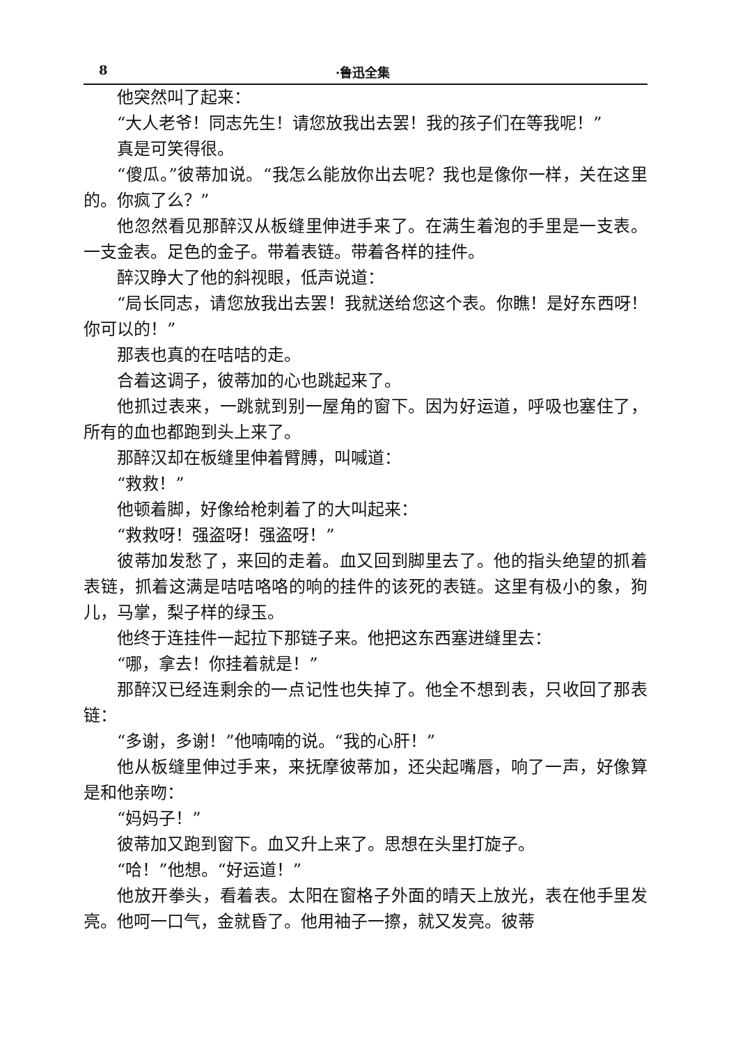8 ·鲁迅全集
他突然叫了起来：
“大人老爷！同志先生！请您放我出去罢！我的孩子们在等我呢！”
真是可笑得很。
“傻瓜。”彼蒂加说。“我怎么能放你出去呢？我也是像你一样，关在这里的。你疯了么？”
他忽然看见那醉汉从板缝里伸进手来了。在满生着泡的手里是一支表。一支金表。足色的金子。带着表链。带着各样的挂件。
醉汉睁大了他的斜视眼，低声说道：
“局长同志，请您放我出去罢！我就送给您这个表。你瞧！是好东西呀！你可以的！”
那表也真的在咭咭的走。
合着这调子，彼蒂加的心也跳起来了。
他抓过表来，一跳就到别一屋角的窗下。因为好运道，呼吸也塞住了，所有的血也都跑到头上来了。
那醉汉却在板缝里伸着臂膊，叫喊道：
“救救！”
他顿着脚，好像给枪刺着了的大叫起来：
“救救呀！强盗呀！强盗呀！”
彼蒂加发愁了，来回的走着。血又回到脚里去了。他的指头绝望的抓着表链，抓着这满是咭咭咯咯的响的挂件的该死的表链。这里有极小的象，狗儿，马掌，梨子样的绿玉。
他终于连挂件一起拉下那链子来。他把这东西塞进缝里去：
“哪，拿去！你挂着就是！”
那醉汉已经连剩余的一点记性也失掉了。他全不想到表，只收回了那表链：
“多谢，多谢！”他喃喃的说。“我的心肝！”
他从板缝里伸过手来，来抚摩彼蒂加，还尖起嘴唇，响了一声，好像算是和他亲吻：
“妈妈子！”
彼蒂加又跑到窗下。血又升上来了。思想在头里打旋子。
“哈！”他想。“好运道！”
他放开拳头，看着表。太阳在窗格子外面的晴天上放光，表在他手里发亮。他呵一口气，金就昏了。他用袖子一擦，就又发亮。彼蒂